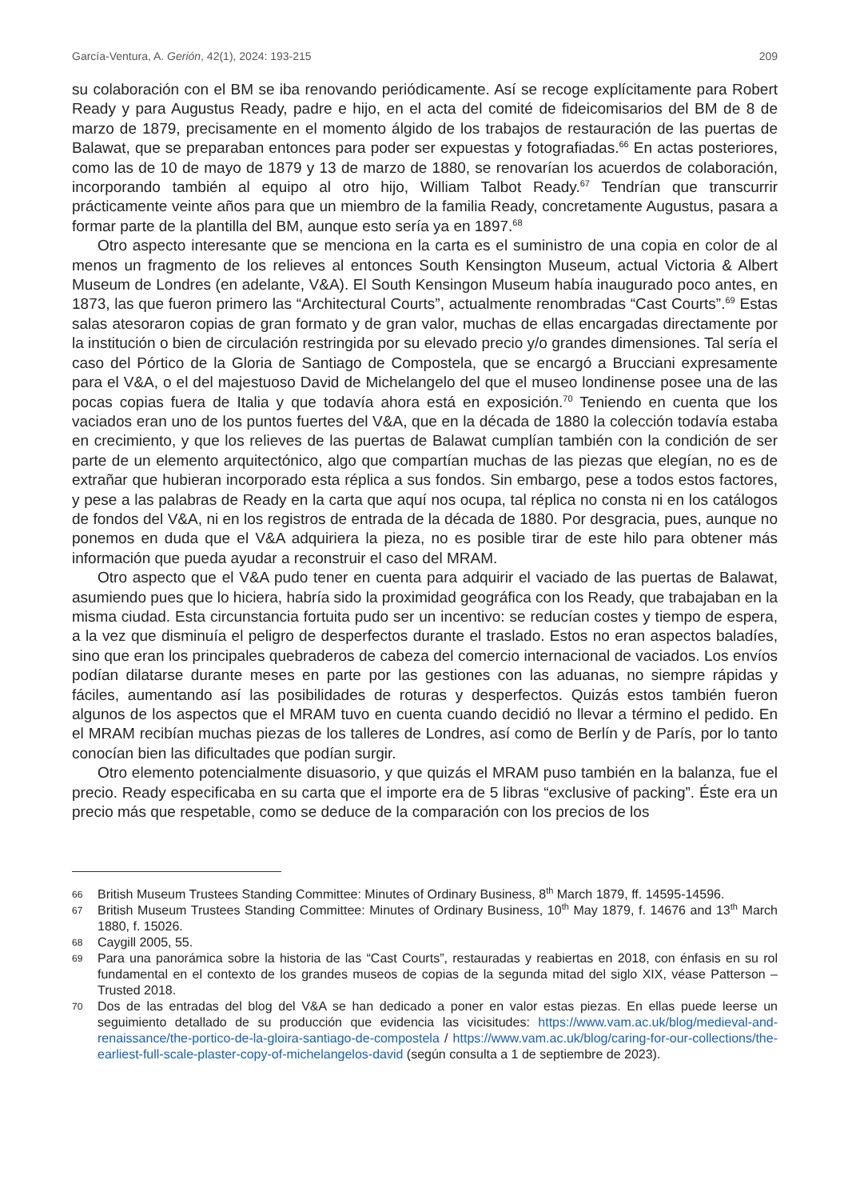García-Ventura, A. Gerión, 42(1), 2024: 193-215 209
su colaboración con el BM se iba renovando periódicamente. Así se recoge explícitamente para Robert Ready y para Augustus Ready, padre e hijo, en el acta del comité de fideicomisarios del BM de 8 de marzo de 1879, precisamente en el momento álgido de los trabajos de restauración de las puertas de Balawat, que se preparaban entonces para poder ser expuestas y fotografiadas.<sup>66</sup> En actas posteriores, como las de 10 de mayo de 1879 y 13 de marzo de 1880, se renovarían los acuerdos de colaboración, incorporando también al equipo al otro hijo, William Talbot Ready.<sup>67</sup> Tendrían que transcurrir prácticamente veinte años para que un miembro de la familia Ready, concretamente Augustus, pasara a formar parte de la plantilla del BM, aunque esto sería ya en 1897.<sup>68</sup>
Otro aspecto interesante que se menciona en la carta es el suministro de una copia en color de al menos un fragmento de los relieves al entonces South Kensington Museum, actual Victoria & Albert Museum de Londres (en adelante, V&A). El South Kensingon Museum había inaugurado poco antes, en 1873, las que fueron primero las “Architectural Courts”, actualmente renombradas “Cast Courts”.<sup>69</sup> Estas salas atesoraron copias de gran formato y de gran valor, muchas de ellas encargadas directamente por la institución o bien de circulación restringida por su elevado precio y/o grandes dimensiones. Tal sería el caso del Pórtico de la Gloria de Santiago de Compostela, que se encargó a Brucciani expresamente para el V&A, o el del majestuoso David de Michelangelo del que el museo londinense posee una de las pocas copias fuera de Italia y que todavía ahora está en exposición.<sup>70</sup> Teniendo en cuenta que los vaciados eran uno de los puntos fuertes del V&A, que en la década de 1880 la colección todavía estaba en crecimiento, y que los relieves de las puertas de Balawat cumplían también con la condición de ser parte de un elemento arquitectónico, algo que compartían muchas de las piezas que elegían, no es de extrañar que hubieran incorporado esta réplica a sus fondos. Sin embargo, pese a todos estos factores, y pese a las palabras de Ready en la carta que aquí nos ocupa, tal réplica no consta ni en los catálogos de fondos del V&A, ni en los registros de entrada de la década de 1880. Por desgracia, pues, aunque no ponemos en duda que el V&A adquiriera la pieza, no es posible tirar de este hilo para obtener más información que pueda ayudar a reconstruir el caso del MRAM.
Otro aspecto que el V&A pudo tener en cuenta para adquirir el vaciado de las puertas de Balawat, asumiendo pues que lo hiciera, habría sido la proximidad geográfica con los Ready, que trabajaban en la misma ciudad. Esta circunstancia fortuita pudo ser un incentivo: se reducían costes y tiempo de espera, a la vez que disminuía el peligro de desperfectos durante el traslado. Estos no eran aspectos baladíes, sino que eran los principales quebraderos de cabeza del comercio internacional de vaciados. Los envíos podían dilatarse durante meses en parte por las gestiones con las aduanas, no siempre rápidas y fáciles, aumentando así las posibilidades de roturas y desperfectos. Quizás estos también fueron algunos de los aspectos que el MRAM tuvo en cuenta cuando decidió no llevar a término el pedido. En el MRAM recibían muchas piezas de los talleres de Londres, así como de Berlín y de París, por lo tanto conocían bien las dificultades que podían surgir.
Otro elemento potencialmente disuasorio, y que quizás el MRAM puso también en la balanza, fue el precio. Ready especificaba en su carta que el importe era de 5 libras “exclusive of packing”. Éste era un precio más que respetable, como se deduce de la comparación con los precios de los
66 British Museum Trustees Standing Committee: Minutes of Ordinary Business, 8<sup>th</sup> March 1879, ff. 14595-14596.
67 British Museum Trustees Standing Committee: Minutes of Ordinary Business, 10<sup>th</sup> May 1879, f. 14676 and 13<sup>th</sup> March 1880, f. 15026.
68 Caygill 2005, 55.
69 Para una panorámica sobre la historia de las “Cast Courts”, restauradas y reabiertas en 2018, con énfasis en su rol fundamental en el contexto de los grandes museos de copias de la segunda mitad del siglo XIX, véase Patterson – Trusted 2018.
70 Dos de las entradas del blog del V&A se han dedicado a poner en valor estas piezas. En ellas puede leerse un seguimiento detallado de su producción que evidencia las vicisitudes: https://www.vam.ac.uk/blog/medieval-and-renaissance/the-portico-de-la-gloira-santiago-de-compostela / https://www.vam.ac.uk/blog/caring-for-our-collections/the-earliest-full-scale-plaster-copy-of-michelangelos-david (según consulta a 1 de septiembre de 2023).